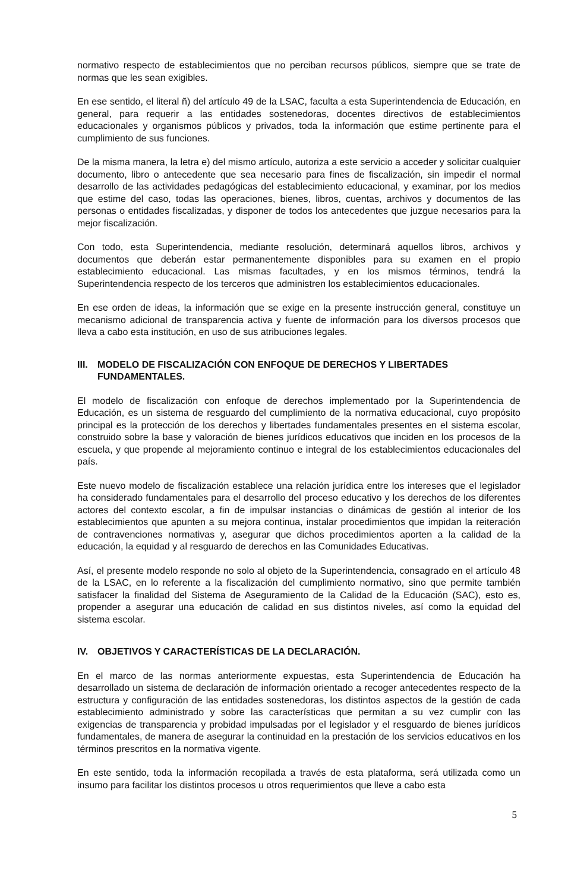normativo respecto de establecimientos que no perciban recursos públicos, siempre que se trate de normas que les sean exigibles.
En ese sentido, el literal ñ) del artículo 49 de la LSAC, faculta a esta Superintendencia de Educación, en general, para requerir a las entidades sostenedoras, docentes directivos de establecimientos educacionales y organismos públicos y privados, toda la información que estime pertinente para el cumplimiento de sus funciones.
De la misma manera, la letra e) del mismo artículo, autoriza a este servicio a acceder y solicitar cualquier documento, libro o antecedente que sea necesario para fines de fiscalización, sin impedir el normal desarrollo de las actividades pedagógicas del establecimiento educacional, y examinar, por los medios que estime del caso, todas las operaciones, bienes, libros, cuentas, archivos y documentos de las personas o entidades fiscalizadas, y disponer de todos los antecedentes que juzgue necesarios para la mejor fiscalización.
Con todo, esta Superintendencia, mediante resolución, determinará aquellos libros, archivos y documentos que deberán estar permanentemente disponibles para su examen en el propio establecimiento educacional. Las mismas facultades, y en los mismos términos, tendrá la Superintendencia respecto de los terceros que administren los establecimientos educacionales.
En ese orden de ideas, la información que se exige en la presente instrucción general, constituye un mecanismo adicional de transparencia activa y fuente de información para los diversos procesos que lleva a cabo esta institución, en uso de sus atribuciones legales.
III.
MODELO DE FISCALIZACIÓN CON ENFOQUE DE DERECHOS Y LIBERTADES FUNDAMENTALES.
El modelo de fiscalización con enfoque de derechos implementado por la Superintendencia de Educación, es un sistema de resguardo del cumplimiento de la normativa educacional, cuyo propósito principal es la protección de los derechos y libertades fundamentales presentes en el sistema escolar, construido sobre la base y valoración de bienes jurídicos educativos que inciden en los procesos de la escuela, y que propende al mejoramiento continuo e integral de los establecimientos educacionales del país.
Este nuevo modelo de fiscalización establece una relación jurídica entre los intereses que el legislador ha considerado fundamentales para el desarrollo del proceso educativo y los derechos de los diferentes actores del contexto escolar, a fin de impulsar instancias o dinámicas de gestión al interior de los establecimientos que apunten a su mejora continua, instalar procedimientos que impidan la reiteración de contravenciones normativas y, asegurar que dichos procedimientos aporten a la calidad de la educación, la equidad y al resguardo de derechos en las Comunidades Educativas.
Así, el presente modelo responde no solo al objeto de la Superintendencia, consagrado en el artículo 48 de la LSAC, en lo referente a la fiscalización del cumplimiento normativo, sino que permite también satisfacer la finalidad del Sistema de Aseguramiento de la Calidad de la Educación (SAC), esto es, propender a asegurar una educación de calidad en sus distintos niveles, así como la equidad del sistema escolar.
IV. OBJETIVOS Y CARACTERÍSTICAS DE LA DECLARACIÓN.
En el marco de las normas anteriormente expuestas, esta Superintendencia de Educación ha desarrollado un sistema de declaración de información orientado a recoger antecedentes respecto de la estructura y configuración de las entidades sostenedoras, los distintos aspectos de la gestión de cada establecimiento administrado y sobre las características que permitan a su vez cumplir con las exigencias de transparencia y probidad impulsadas por el legislador y el resguardo de bienes jurídicos fundamentales, de manera de asegurar la continuidad en la prestación de los servicios educativos en los términos prescritos en la normativa vigente.
En este sentido, toda la información recopilada a través de esta plataforma, será utilizada como un insumo para facilitar los distintos procesos u otros requerimientos que lleve a cabo esta
5